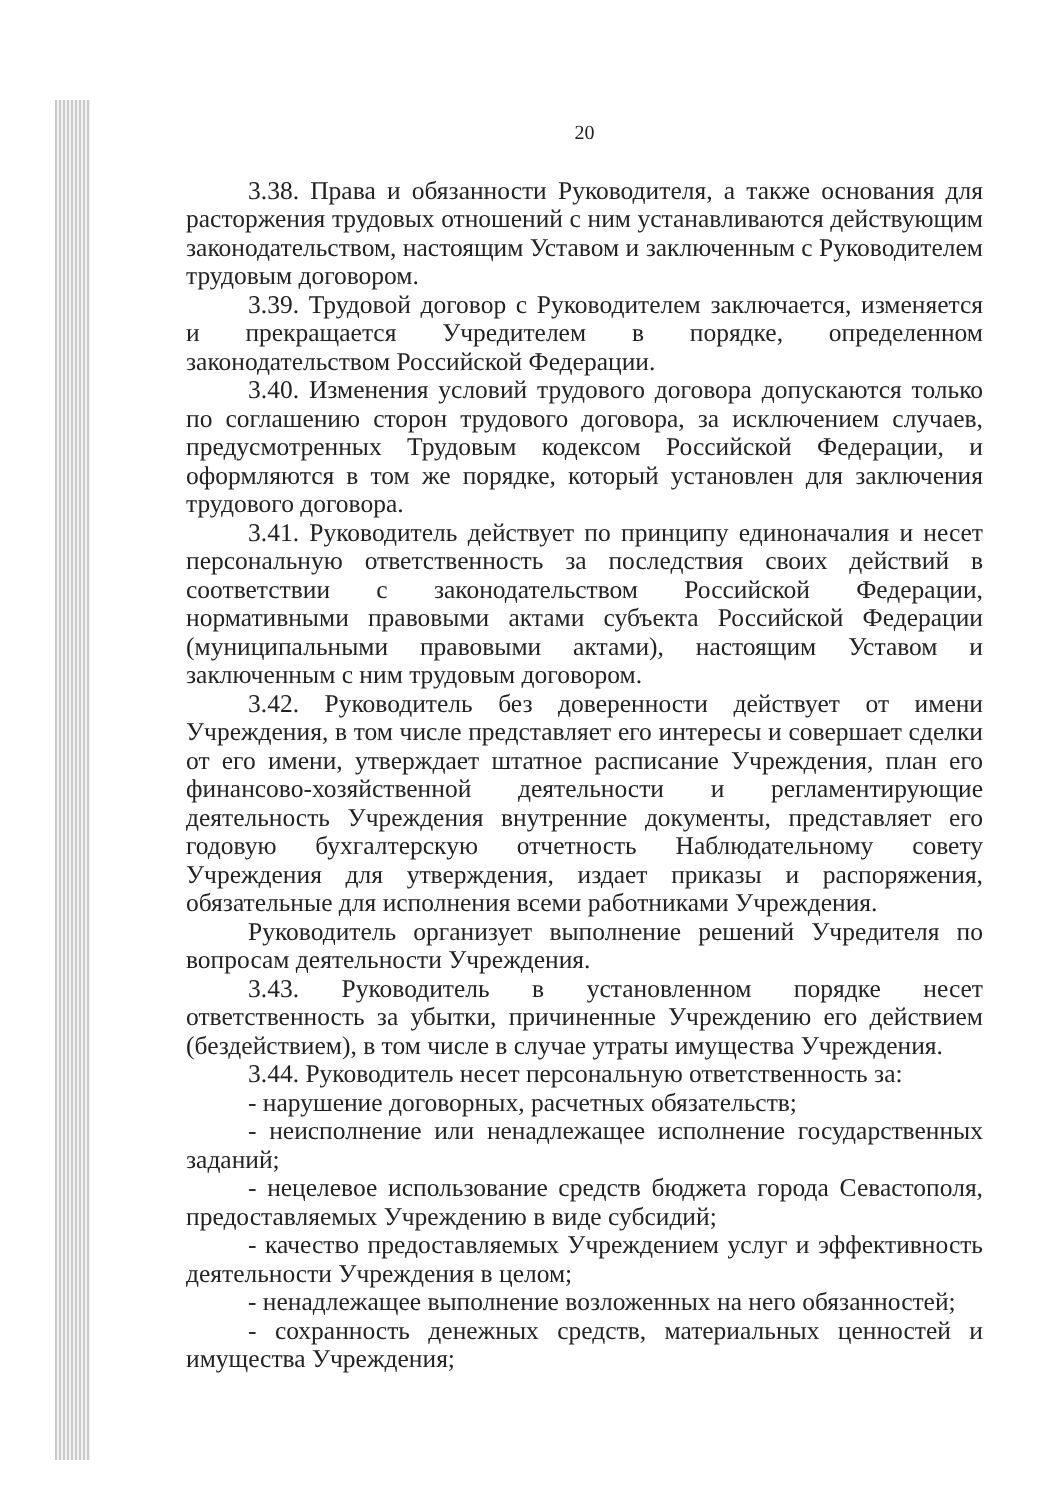20
3.38. Права и обязанности Руководителя, а также основания для расторжения трудовых отношений с ним устанавливаются действующим законодательством, настоящим Уставом и заключенным с Руководителем трудовым договором.
3.39. Трудовой договор с Руководителем заключается, изменяется и прекращается Учредителем в порядке, определенном законодательством Российской Федерации.
3.40. Изменения условий трудового договора допускаются только по соглашению сторон трудового договора, за исключением случаев, предусмотренных Трудовым кодексом Российской Федерации, и оформляются в том же порядке, который установлен для заключения трудового договора.
3.41. Руководитель действует по принципу единоначалия и несет персональную ответственность за последствия своих действий в соответствии с законодательством Российской Федерации, нормативными правовыми актами субъекта Российской Федерации (муниципальными правовыми актами), настоящим Уставом и заключенным с ним трудовым договором.
3.42. Руководитель без доверенности действует от имени Учреждения, в том числе представляет его интересы и совершает сделки от его имени, утверждает штатное расписание Учреждения, план его финансово-хозяйственной деятельности и регламентирующие деятельность Учреждения внутренние документы, представляет его годовую бухгалтерскую отчетность Наблюдательному совету Учреждения для утверждения, издает приказы и распоряжения, обязательные для исполнения всеми работниками Учреждения.
Руководитель организует выполнение решений Учредителя по вопросам деятельности Учреждения.
3.43. Руководитель в установленном порядке несет ответственность за убытки, причиненные Учреждению его действием (бездействием), в том числе в случае утраты имущества Учреждения.
3.44. Руководитель несет персональную ответственность за:
- нарушение договорных, расчетных обязательств;
- неисполнение или ненадлежащее исполнение государственных заданий;
- нецелевое использование средств бюджета города Севастополя, предоставляемых Учреждению в виде субсидий;
- качество предоставляемых Учреждением услуг и эффективность деятельности Учреждения в целом;
- ненадлежащее выполнение возложенных на него обязанностей;
- сохранность денежных средств, материальных ценностей и имущества Учреждения;